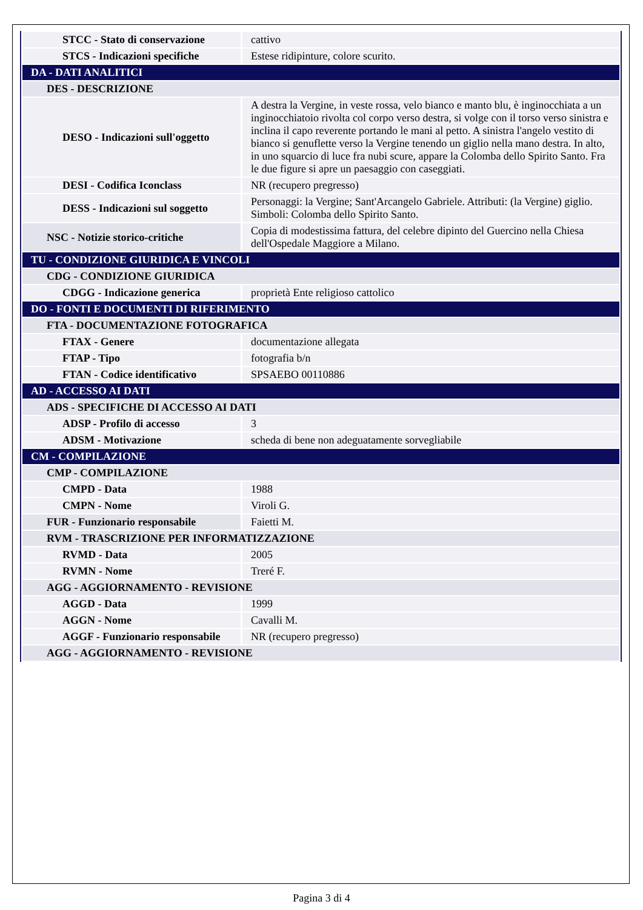| STCC - Stato di conservazione | cattivo |
| STCS - Indicazioni specifiche | Estese ridipinture, colore scurito. |
| DA - DATI ANALITICI | |
| DES - DESCRIZIONE | |
| DESO - Indicazioni sull'oggetto | A destra la Vergine, in veste rossa, velo bianco e manto blu, è inginocchiata a un inginocchiatoio rivolta col corpo verso destra, si volge con il torso verso sinistra e inclina il capo reverente portando le mani al petto. A sinistra l'angelo vestito di bianco si genuflette verso la Vergine tenendo un giglio nella mano destra. In alto, in uno squarcio di luce fra nubi scure, appare la Colomba dello Spirito Santo. Fra le due figure si apre un paesaggio con caseggiati. |
| DESI - Codifica Iconclass | NR (recupero pregresso) |
| DESS - Indicazioni sul soggetto | Personaggi: la Vergine; Sant'Arcangelo Gabriele. Attributi: (la Vergine) giglio. Simboli: Colomba dello Spirito Santo. |
| NSC - Notizie storico-critiche | Copia di modestissima fattura, del celebre dipinto del Guercino nella Chiesa dell'Ospedale Maggiore a Milano. |
| TU - CONDIZIONE GIURIDICA E VINCOLI | |
| CDG - CONDIZIONE GIURIDICA | |
| CDGG - Indicazione generica | proprietà Ente religioso cattolico |
| DO - FONTI E DOCUMENTI DI RIFERIMENTO | |
| FTA - DOCUMENTAZIONE FOTOGRAFICA | |
| FTAX - Genere | documentazione allegata |
| FTAP - Tipo | fotografia b/n |
| FTAN - Codice identificativo | SPSAEBO 00110886 |
| AD - ACCESSO AI DATI | |
| ADS - SPECIFICHE DI ACCESSO AI DATI | |
| ADSP - Profilo di accesso | 3 |
| ADSM - Motivazione | scheda di bene non adeguatamente sorvegliabile |
| CM - COMPILAZIONE | |
| CMP - COMPILAZIONE | |
| CMPD - Data | 1988 |
| CMPN - Nome | Viroli G. |
| FUR - Funzionario responsabile | Faietti M. |
| RVM - TRASCRIZIONE PER INFORMATIZZAZIONE | |
| RVMD - Data | 2005 |
| RVMN - Nome | Treré F. |
| AGG - AGGIORNAMENTO - REVISIONE | |
| AGGD - Data | 1999 |
| AGGN - Nome | Cavalli M. |
| AGGF - Funzionario responsabile | NR (recupero pregresso) |
| AGG - AGGIORNAMENTO - REVISIONE | |
Pagina 3 di 4